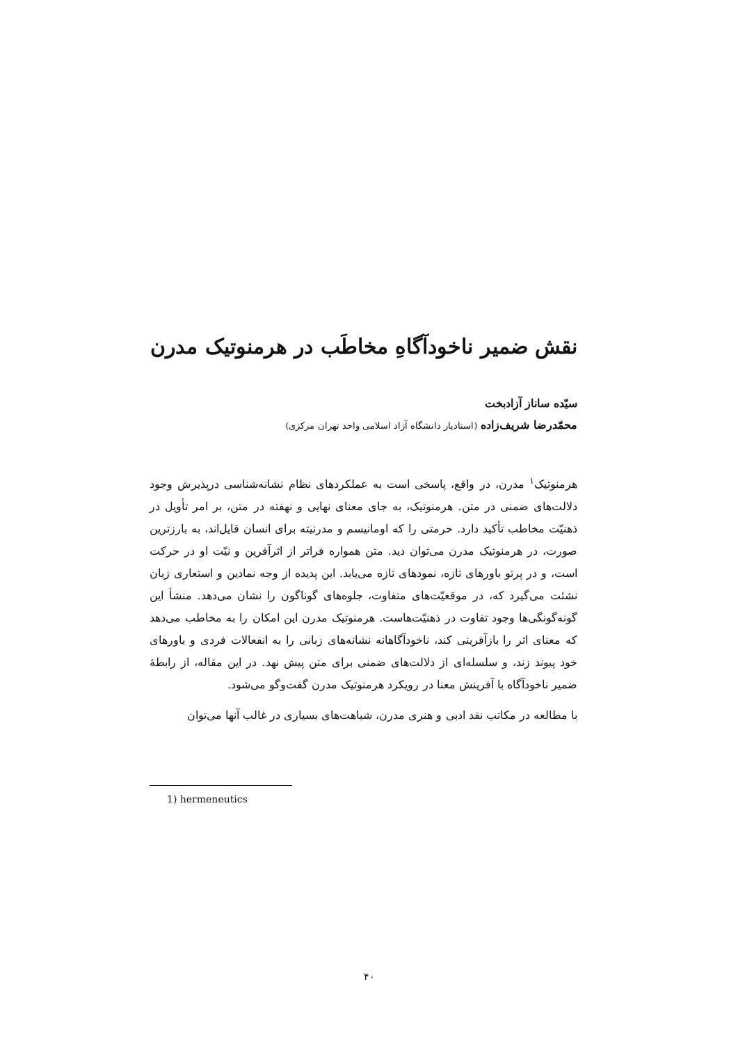نقش ضمیر ناخودآگاهِ مخاطَب در هرمنوتیک مدرن
سیّده ساناز آزادبخت
محمّدرضا شریف‌زاده (استادیار دانشگاه آزاد اسلامی واحد تهران مرکزی)
هرمنوتیک<sup>۱</sup> مدرن، در واقع، پاسخی است به عملکردهای نظام نشانه‌شناسی درپذیرش وجود دلالت‌های ضمنی در متن. هرمنوتیک، به جای معنای نهایی و نهفته در متن، بر امر تأویل در ذهنیّت مخاطب تأکید دارد. حرمتی را که اومانیسم و مدرنیته برای انسان قایل‌اند، به بارزترین صورت، در هرمنوتیک مدرن می‌توان دید. متن همواره فراتر از اثرآفرین و نیّت او در حرکت است، و در پرتو باورهای تازه، نمودهای تازه می‌یابد. این پدیده از وجه نمادین و استعاری زبان نشئت می‌گیرد که، در موقعیّت‌های متفاوت، جلوه‌های گوناگون را نشان می‌دهد. منشأ این گونه‌گونگی‌ها وجود تفاوت در ذهنیّت‌هاست. هرمنوتیک مدرن این امکان را به مخاطب می‌دهد که معنای اثر را بازآفرینی کند، ناخودآگاهانه نشانه‌های زبانی را به انفعالات فردی و باورهای خود پیوند زند، و سلسله‌ای از دلالت‌های ضمنی برای متن پیش نهد. در این مقاله، از رابطهٔ ضمیر ناخودآگاه با آفرینش معنا در رویکرد هرمنوتیک مدرن گفت‌وگو می‌شود.
با مطالعه در مکاتب نقد ادبی و هنری مدرن، شباهت‌های بسیاری در غالب آنها می‌توان
1) hermeneutics
۴۰